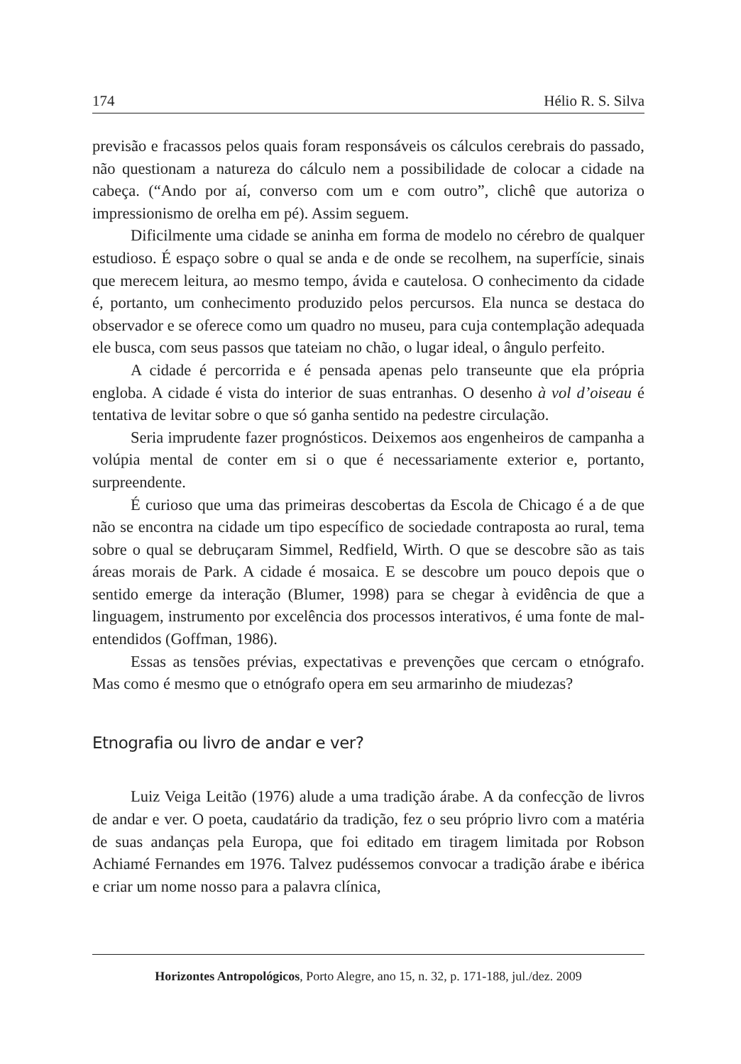174 Hélio R. S. Silva
previsão e fracassos pelos quais foram responsáveis os cálculos cerebrais do passado, não questionam a natureza do cálculo nem a possibilidade de colocar a cidade na cabeça. (“Ando por aí, converso com um e com outro”, clichê que autoriza o impressionismo de orelha em pé). Assim seguem.
Dificilmente uma cidade se aninha em forma de modelo no cérebro de qualquer estudioso. É espaço sobre o qual se anda e de onde se recolhem, na superfície, sinais que merecem leitura, ao mesmo tempo, ávida e cautelosa. O conhecimento da cidade é, portanto, um conhecimento produzido pelos percursos. Ela nunca se destaca do observador e se oferece como um quadro no museu, para cuja contemplação adequada ele busca, com seus passos que tateiam no chão, o lugar ideal, o ângulo perfeito.
A cidade é percorrida e é pensada apenas pelo transeunte que ela própria engloba. A cidade é vista do interior de suas entranhas. O desenho à vol d’oiseau é tentativa de levitar sobre o que só ganha sentido na pedestre circulação.
Seria imprudente fazer prognósticos. Deixemos aos engenheiros de campanha a volúpia mental de conter em si o que é necessariamente exterior e, portanto, surpreendente.
É curioso que uma das primeiras descobertas da Escola de Chicago é a de que não se encontra na cidade um tipo específico de sociedade contraposta ao rural, tema sobre o qual se debruçaram Simmel, Redfield, Wirth. O que se descobre são as tais áreas morais de Park. A cidade é mosaica. E se descobre um pouco depois que o sentido emerge da interação (Blumer, 1998) para se chegar à evidência de que a linguagem, instrumento por excelência dos processos interativos, é uma fonte de mal-entendidos (Goffman, 1986).
Essas as tensões prévias, expectativas e prevenções que cercam o etnógrafo. Mas como é mesmo que o etnógrafo opera em seu armarinho de miudezas?
Etnografia ou livro de andar e ver?
Luiz Veiga Leitão (1976) alude a uma tradição árabe. A da confecção de livros de andar e ver. O poeta, caudatário da tradição, fez o seu próprio livro com a matéria de suas andanças pela Europa, que foi editado em tiragem limitada por Robson Achiamé Fernandes em 1976. Talvez pudéssemos convocar a tradição árabe e ibérica e criar um nome nosso para a palavra clínica,
Horizontes Antropológicos, Porto Alegre, ano 15, n. 32, p. 171-188, jul./dez. 2009